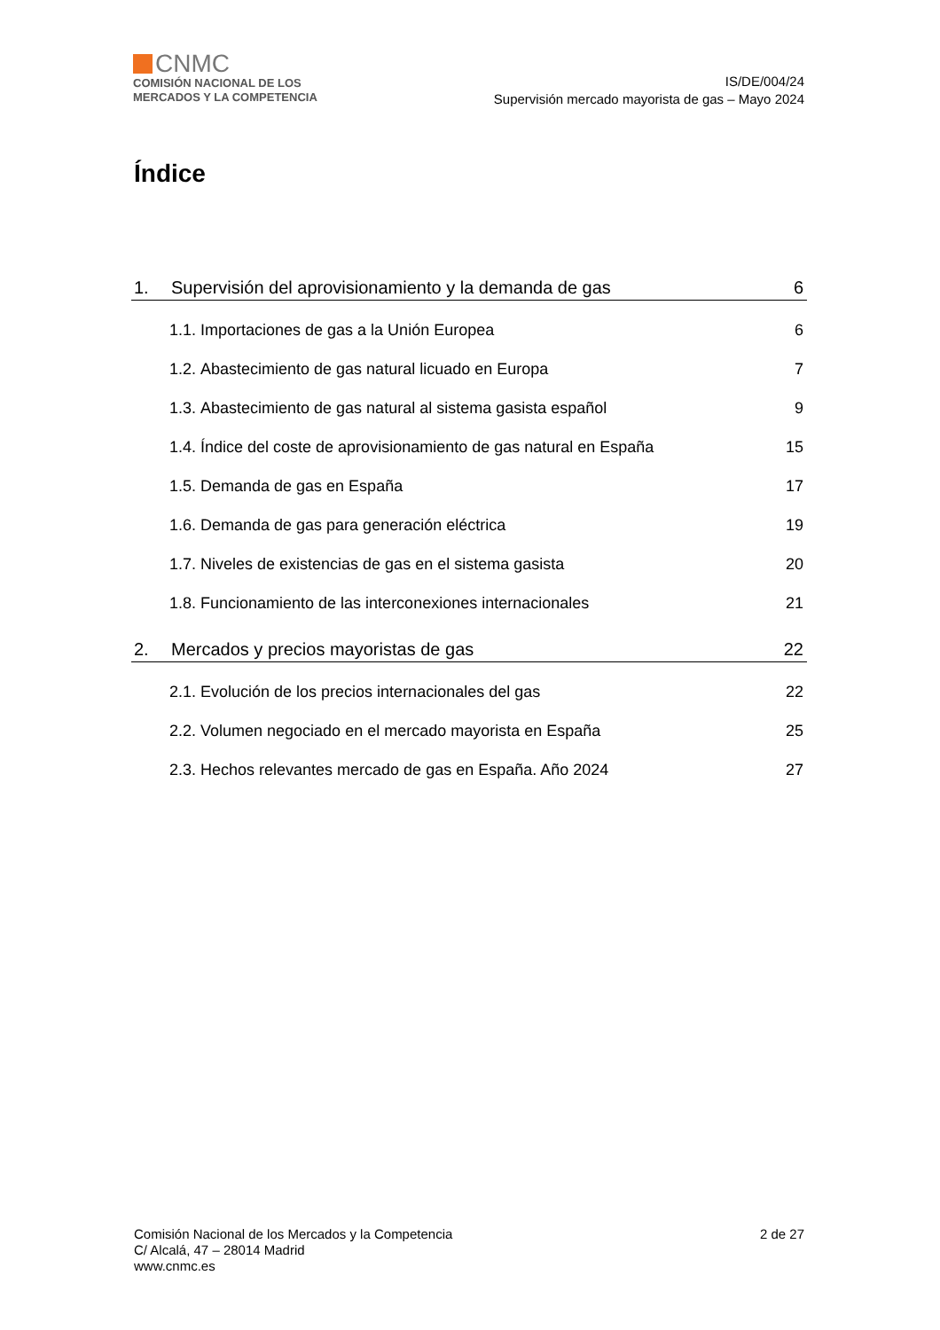CNMC
COMISIÓN NACIONAL DE LOS
MERCADOS Y LA COMPETENCIA
IS/DE/004/24
Supervisión mercado mayorista de gas – Mayo 2024
Índice
1. Supervisión del aprovisionamiento y la demanda de gas 6
1.1. Importaciones de gas a la Unión Europea 6
1.2. Abastecimiento de gas natural licuado en Europa 7
1.3. Abastecimiento de gas natural al sistema gasista español 9
1.4. Índice del coste de aprovisionamiento de gas natural en España 15
1.5. Demanda de gas en España 17
1.6. Demanda de gas para generación eléctrica 19
1.7. Niveles de existencias de gas en el sistema gasista 20
1.8. Funcionamiento de las interconexiones internacionales 21
2. Mercados y precios mayoristas de gas 22
2.1. Evolución de los precios internacionales del gas 22
2.2. Volumen negociado en el mercado mayorista en España 25
2.3. Hechos relevantes mercado de gas en España. Año 2024 27
Comisión Nacional de los Mercados y la Competencia
C/ Alcalá, 47 – 28014 Madrid
www.cnmc.es
2 de 27